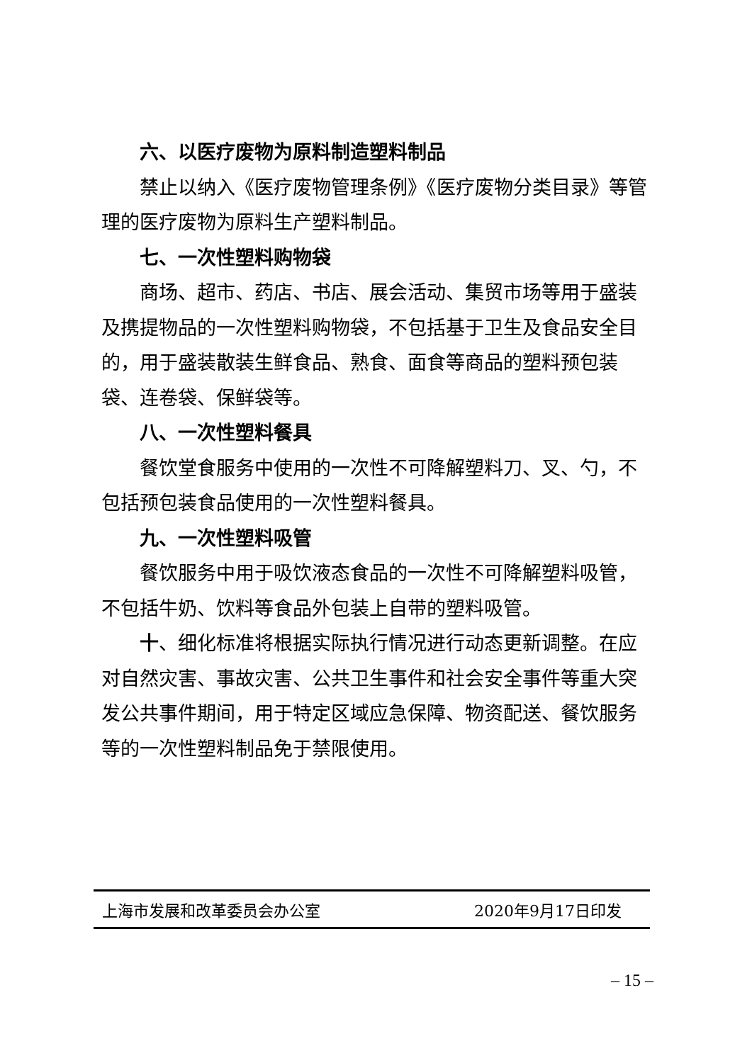六、以医疗废物为原料制造塑料制品
禁止以纳入《医疗废物管理条例》《医疗废物分类目录》等管理的医疗废物为原料生产塑料制品。
七、一次性塑料购物袋
商场、超市、药店、书店、展会活动、集贸市场等用于盛装及携提物品的一次性塑料购物袋，不包括基于卫生及食品安全目的，用于盛装散装生鲜食品、熟食、面食等商品的塑料预包装袋、连卷袋、保鲜袋等。
八、一次性塑料餐具
餐饮堂食服务中使用的一次性不可降解塑料刀、叉、勺，不包括预包装食品使用的一次性塑料餐具。
九、一次性塑料吸管
餐饮服务中用于吸饮液态食品的一次性不可降解塑料吸管，不包括牛奶、饮料等食品外包装上自带的塑料吸管。
十、细化标准将根据实际执行情况进行动态更新调整。在应对自然灾害、事故灾害、公共卫生事件和社会安全事件等重大突发公共事件期间，用于特定区域应急保障、物资配送、餐饮服务等的一次性塑料制品免于禁限使用。
上海市发展和改革委员会办公室 2020年9月17日印发
– 15 –